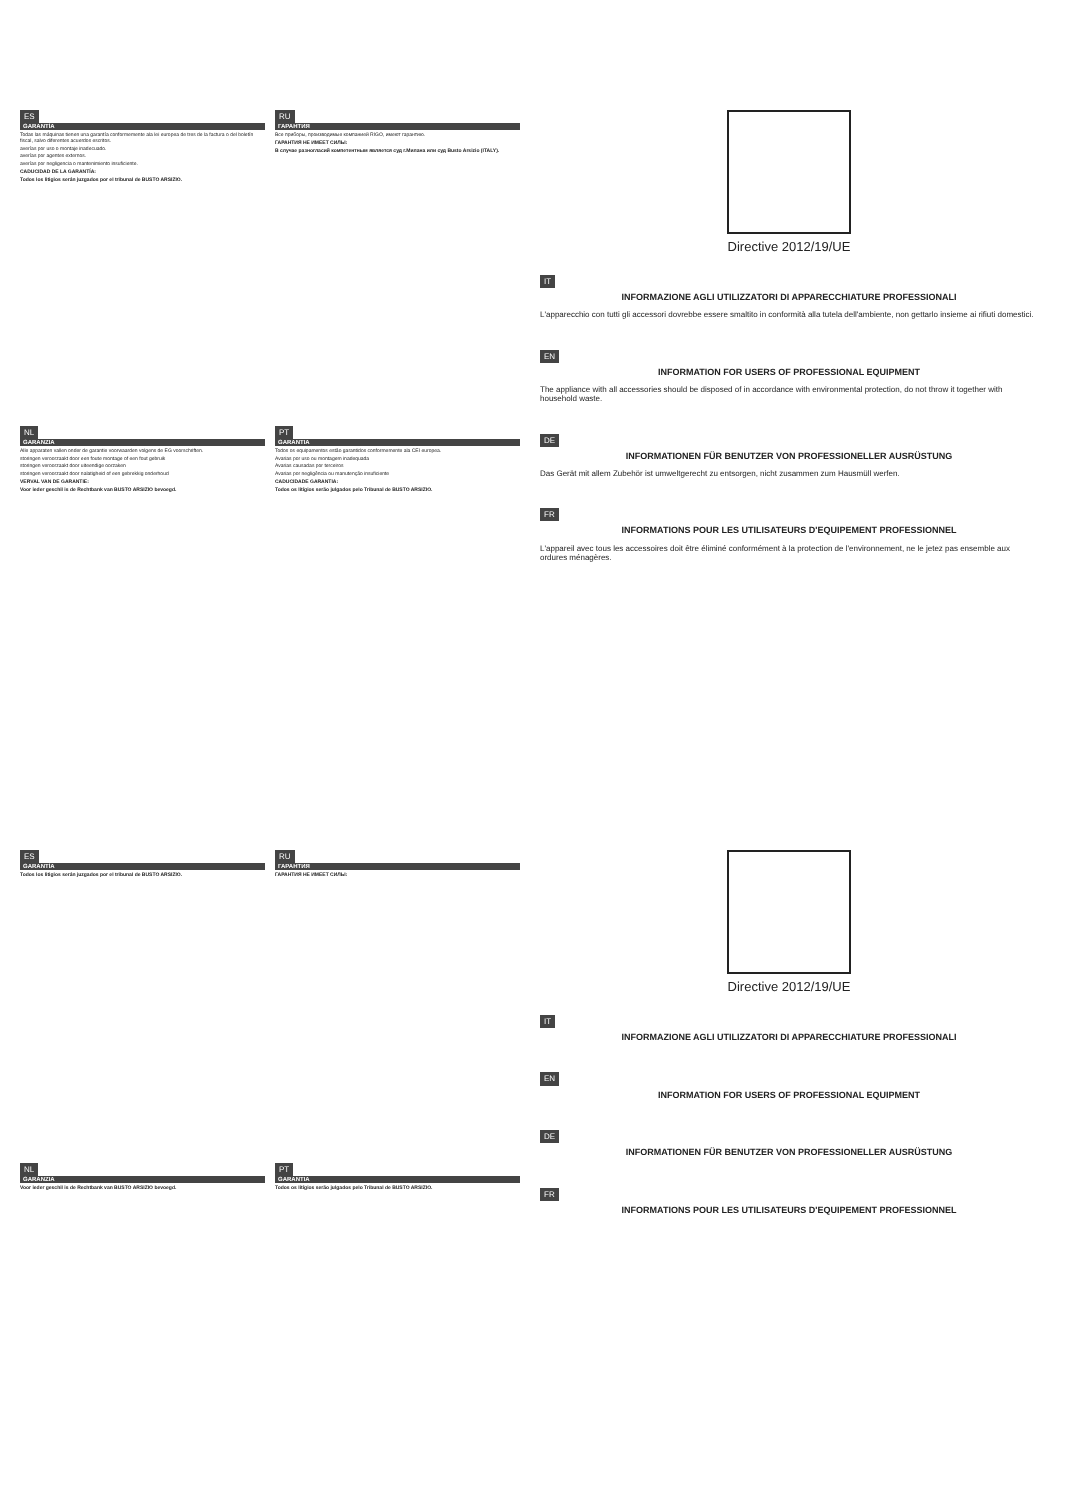ES
GARANTÍA
Todas las máquinas tienen una garantía conformemente ala lei europea de tres de la factura o del boletín fiscal, salvo diferentes acuerdos escritos.
averías por uso o montaje inadecuado.
averías por agentes externos.
averías por negligencia o mantenimiento insuficiente.
CADUCIDAD DE LA GARANTÍA:
Todos los litigios serán juzgados por el tribunal de BUSTO ARSIZIO.
RU
ГАРАНТИЯ
Все приборы, производимые компанией RIGO, имеют гарантию.
ГАРАНТИЯ НЕ ИМЕЕТ СИЛЫ:
В случае разногласий компетентным является суд г.Милана или суд Busto Arsizio (ITALY).
NL
GARANZIA
Alle apparaten vallen onder de garantie voorwaarden volgens de EG voorschriften.
storingen veroorzaakt door een foute montage of een fout gebruik
storingen veroorzaakt door uiteendige oorzaken
storingen veroorzaakt door nalatigheid of een gebrekkig onderhoud
VERVAL VAN DE GARANTIE:
Voor ieder geschil is de Rechtbank van BUSTO ARSIZIO bevoegd.
PT
GARANTIA
Todos os equipamentos estão garantidos conformemente ala CEI europea.
Avarias por uso ou montagem inadequada
Avarias causadas por terceiros
Avarias por negligência ou manutenção insuficiente
CADUCIDADE GARANTIA:
Todos os litígios serão julgados pelo Tribunal de BUSTO ARSIZIO.
Directive 2012/19/UE
IT
INFORMAZIONE AGLI UTILIZZATORI DI APPARECCHIATURE PROFESSIONALI
L'apparecchio con tutti gli accessori dovrebbe essere smaltito in conformità alla tutela dell'ambiente, non gettarlo insieme ai rifiuti domestici.
EN
INFORMATION FOR USERS OF PROFESSIONAL EQUIPMENT
The appliance with all accessories should be disposed of in accordance with environmental protection, do not throw it together with household waste.
DE
INFORMATIONEN FÜR BENUTZER VON PROFESSIONELLER AUSRÜSTUNG
Das Gerät mit allem Zubehör ist umweltgerecht zu entsorgen, nicht zusammen zum Hausmüll werfen.
FR
INFORMATIONS POUR LES UTILISATEURS D'EQUIPEMENT PROFESSIONNEL
L'appareil avec tous les accessoires doit être éliminé conformément à la protection de l'environnement, ne le jetez pas ensemble aux ordures ménagères.
ES
GARANTÍA
Todos los litigios serán juzgados por el tribunal de BUSTO ARSIZIO.
RU
ГАРАНТИЯ
ГАРАНТИЯ НЕ ИМЕЕТ СИЛЫ:
NL
GARANZIA
Voor ieder geschil is de Rechtbank van BUSTO ARSIZIO bevoegd.
PT
GARANTIA
Todos os litígios serão julgados pelo Tribunal de BUSTO ARSIZIO.
Directive 2012/19/UE
IT
INFORMAZIONE AGLI UTILIZZATORI DI APPARECCHIATURE PROFESSIONALI
EN
INFORMATION FOR USERS OF PROFESSIONAL EQUIPMENT
DE
INFORMATIONEN FÜR BENUTZER VON PROFESSIONELLER AUSRÜSTUNG
FR
INFORMATIONS POUR LES UTILISATEURS D'EQUIPEMENT PROFESSIONNEL